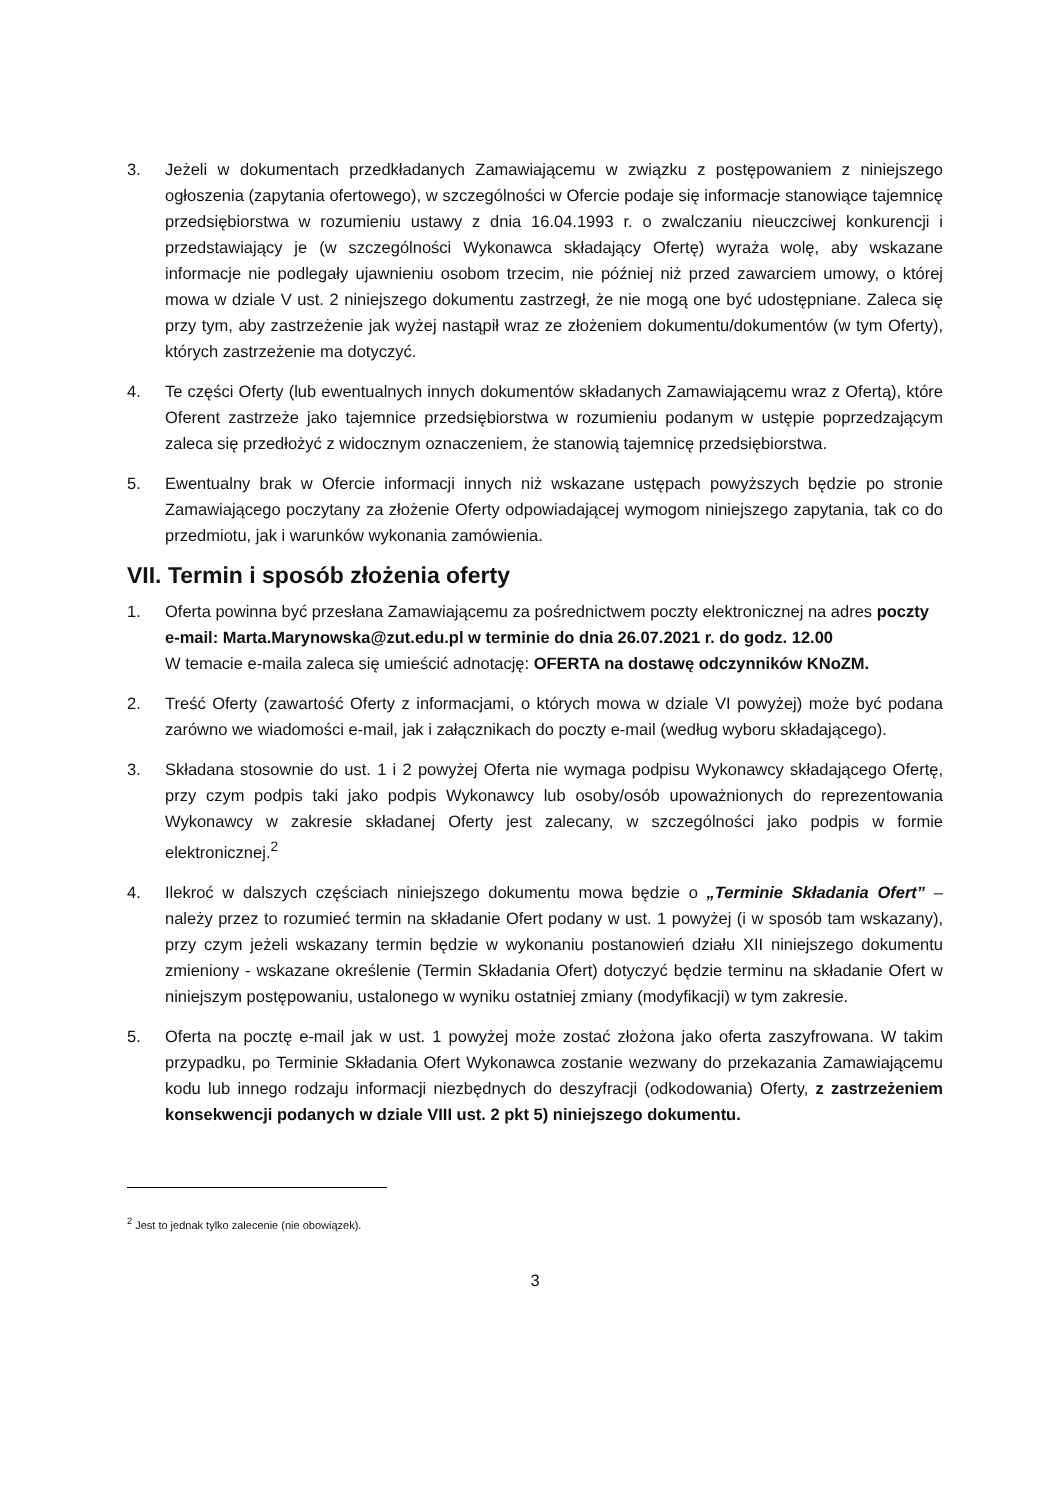3. Jeżeli w dokumentach przedkładanych Zamawiającemu w związku z postępowaniem z niniejszego ogłoszenia (zapytania ofertowego), w szczególności w Ofercie podaje się informacje stanowiące tajemnicę przedsiębiorstwa w rozumieniu ustawy z dnia 16.04.1993 r. o zwalczaniu nieuczciwej konkurencji i przedstawiający je (w szczególności Wykonawca składający Ofertę) wyraża wolę, aby wskazane informacje nie podlegały ujawnieniu osobom trzecim, nie później niż przed zawarciem umowy, o której mowa w dziale V ust. 2 niniejszego dokumentu zastrzegł, że nie mogą one być udostępniane. Zaleca się przy tym, aby zastrzeżenie jak wyżej nastąpił wraz ze złożeniem dokumentu/dokumentów (w tym Oferty), których zastrzeżenie ma dotyczyć.
4. Te części Oferty (lub ewentualnych innych dokumentów składanych Zamawiającemu wraz z Ofertą), które Oferent zastrzeże jako tajemnice przedsiębiorstwa w rozumieniu podanym w ustępie poprzedzającym zaleca się przedłożyć z widocznym oznaczeniem, że stanowią tajemnicę przedsiębiorstwa.
5. Ewentualny brak w Ofercie informacji innych niż wskazane ustępach powyższych będzie po stronie Zamawiającego poczytany za złożenie Oferty odpowiadającej wymogom niniejszego zapytania, tak co do przedmiotu, jak i warunków wykonania zamówienia.
VII. Termin i sposób złożenia oferty
1. Oferta powinna być przesłana Zamawiającemu za pośrednictwem poczty elektronicznej na adres poczty e-mail: Marta.Marynowska@zut.edu.pl w terminie do dnia 26.07.2021 r. do godz. 12.00
W temacie e-maila zaleca się umieścić adnotację: OFERTA na dostawę odczynników KNoZM.
2. Treść Oferty (zawartość Oferty z informacjami, o których mowa w dziale VI powyżej) może być podana zarówno we wiadomości e-mail, jak i załącznikach do poczty e-mail (według wyboru składającego).
3. Składana stosownie do ust. 1 i 2 powyżej Oferta nie wymaga podpisu Wykonawcy składającego Ofertę, przy czym podpis taki jako podpis Wykonawcy lub osoby/osób upoważnionych do reprezentowania Wykonawcy w zakresie składanej Oferty jest zalecany, w szczególności jako podpis w formie elektronicznej.<sup>2</sup>
4. Ilekroć w dalszych częściach niniejszego dokumentu mowa będzie o „Terminie Składania Ofert” – należy przez to rozumieć termin na składanie Ofert podany w ust. 1 powyżej (i w sposób tam wskazany), przy czym jeżeli wskazany termin będzie w wykonaniu postanowień działu XII niniejszego dokumentu zmieniony - wskazane określenie (Termin Składania Ofert) dotyczyć będzie terminu na składanie Ofert w niniejszym postępowaniu, ustalonego w wyniku ostatniej zmiany (modyfikacji) w tym zakresie.
5. Oferta na pocztę e-mail jak w ust. 1 powyżej może zostać złożona jako oferta zaszyfrowana. W takim przypadku, po Terminie Składania Ofert Wykonawca zostanie wezwany do przekazania Zamawiającemu kodu lub innego rodzaju informacji niezbędnych do deszyfracji (odkodowania) Oferty, z zastrzeżeniem konsekwencji podanych w dziale VIII ust. 2 pkt 5) niniejszego dokumentu.
<sup>2</sup> Jest to jednak tylko zalecenie (nie obowiązek).
3